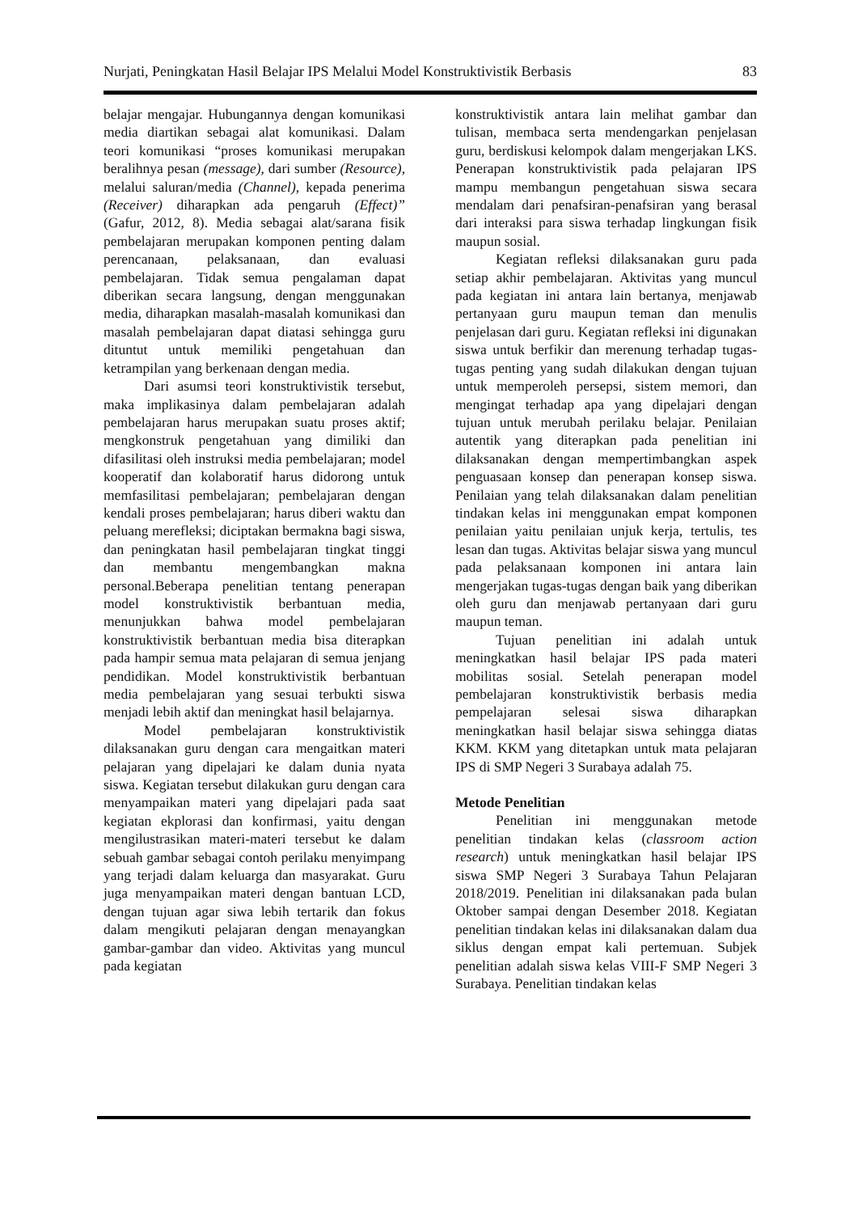Nurjati, Peningkatan Hasil Belajar IPS Melalui Model Konstruktivistik Berbasis 83
belajar mengajar. Hubungannya dengan komunikasi media diartikan sebagai alat komunikasi. Dalam teori komunikasi “proses komunikasi merupakan beralihnya pesan (message), dari sumber (Resource), melalui saluran/media (Channel), kepada penerima (Receiver) diharapkan ada pengaruh (Effect)” (Gafur, 2012, 8). Media sebagai alat/sarana fisik pembelajaran merupakan komponen penting dalam perencanaan, pelaksanaan, dan evaluasi pembelajaran. Tidak semua pengalaman dapat diberikan secara langsung, dengan menggunakan media, diharapkan masalah-masalah komunikasi dan masalah pembelajaran dapat diatasi sehingga guru dituntut untuk memiliki pengetahuan dan ketrampilan yang berkenaan dengan media.
Dari asumsi teori konstruktivistik tersebut, maka implikasinya dalam pembelajaran adalah pembelajaran harus merupakan suatu proses aktif; mengkonstruk pengetahuan yang dimiliki dan difasilitasi oleh instruksi media pembelajaran; model kooperatif dan kolaboratif harus didorong untuk memfasilitasi pembelajaran; pembelajaran dengan kendali proses pembelajaran; harus diberi waktu dan peluang merefleksi; diciptakan bermakna bagi siswa, dan peningkatan hasil pembelajaran tingkat tinggi dan membantu mengembangkan makna personal.Beberapa penelitian tentang penerapan model konstruktivistik berbantuan media, menunjukkan bahwa model pembelajaran konstruktivistik berbantuan media bisa diterapkan pada hampir semua mata pelajaran di semua jenjang pendidikan. Model konstruktivistik berbantuan media pembelajaran yang sesuai terbukti siswa menjadi lebih aktif dan meningkat hasil belajarnya.
Model pembelajaran konstruktivistik dilaksanakan guru dengan cara mengaitkan materi pelajaran yang dipelajari ke dalam dunia nyata siswa. Kegiatan tersebut dilakukan guru dengan cara menyampaikan materi yang dipelajari pada saat kegiatan ekplorasi dan konfirmasi, yaitu dengan mengilustrasikan materi-materi tersebut ke dalam sebuah gambar sebagai contoh perilaku menyimpang yang terjadi dalam keluarga dan masyarakat. Guru juga menyampaikan materi dengan bantuan LCD, dengan tujuan agar siwa lebih tertarik dan fokus dalam mengikuti pelajaran dengan menayangkan gambar-gambar dan video. Aktivitas yang muncul pada kegiatan
konstruktivistik antara lain melihat gambar dan tulisan, membaca serta mendengarkan penjelasan guru, berdiskusi kelompok dalam mengerjakan LKS. Penerapan konstruktivistik pada pelajaran IPS mampu membangun pengetahuan siswa secara mendalam dari penafsiran-penafsiran yang berasal dari interaksi para siswa terhadap lingkungan fisik maupun sosial.
Kegiatan refleksi dilaksanakan guru pada setiap akhir pembelajaran. Aktivitas yang muncul pada kegiatan ini antara lain bertanya, menjawab pertanyaan guru maupun teman dan menulis penjelasan dari guru. Kegiatan refleksi ini digunakan siswa untuk berfikir dan merenung terhadap tugas-tugas penting yang sudah dilakukan dengan tujuan untuk memperoleh persepsi, sistem memori, dan mengingat terhadap apa yang dipelajari dengan tujuan untuk merubah perilaku belajar. Penilaian autentik yang diterapkan pada penelitian ini dilaksanakan dengan mempertimbangkan aspek penguasaan konsep dan penerapan konsep siswa. Penilaian yang telah dilaksanakan dalam penelitian tindakan kelas ini menggunakan empat komponen penilaian yaitu penilaian unjuk kerja, tertulis, tes lesan dan tugas. Aktivitas belajar siswa yang muncul pada pelaksanaan komponen ini antara lain mengerjakan tugas-tugas dengan baik yang diberikan oleh guru dan menjawab pertanyaan dari guru maupun teman.
Tujuan penelitian ini adalah untuk meningkatkan hasil belajar IPS pada materi mobilitas sosial. Setelah penerapan model pembelajaran konstruktivistik berbasis media pempelajaran selesai siswa diharapkan meningkatkan hasil belajar siswa sehingga diatas KKM. KKM yang ditetapkan untuk mata pelajaran IPS di SMP Negeri 3 Surabaya adalah 75.
Metode Penelitian
Penelitian ini menggunakan metode penelitian tindakan kelas (classroom action research) untuk meningkatkan hasil belajar IPS siswa SMP Negeri 3 Surabaya Tahun Pelajaran 2018/2019. Penelitian ini dilaksanakan pada bulan Oktober sampai dengan Desember 2018. Kegiatan penelitian tindakan kelas ini dilaksanakan dalam dua siklus dengan empat kali pertemuan. Subjek penelitian adalah siswa kelas VIII-F SMP Negeri 3 Surabaya. Penelitian tindakan kelas